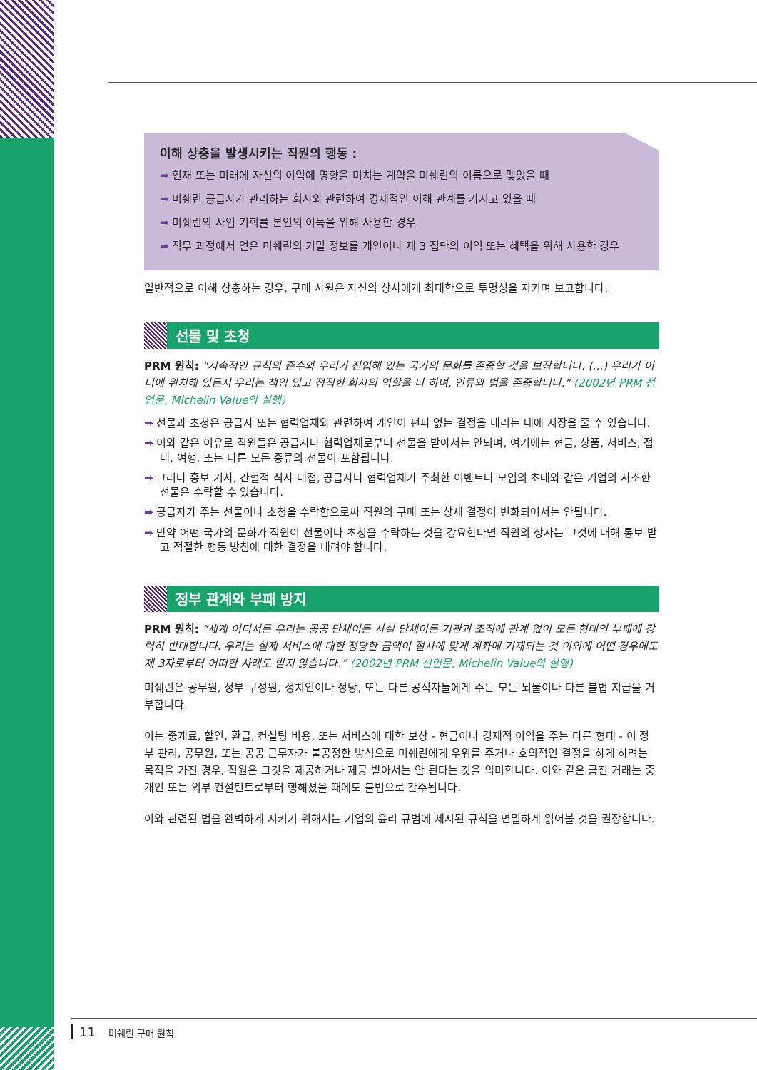이해 상충을 발생시키는 직원의 행동 :
➡ 현재 또는 미래에 자신의 이익에 영향을 미치는 계약을 미쉐린의 이름으로 맺었을 때
➡ 미쉐린 공급자가 관리하는 회사와 관련하여 경제적인 이해 관계를 가지고 있을 때
➡ 미쉐린의 사업 기회를 본인의 이득을 위해 사용한 경우
➡ 직무 과정에서 얻은 미쉐린의 기밀 정보를 개인이나 제 3 집단의 이익 또는 혜택을 위해 사용한 경우
일반적으로 이해 상충하는 경우, 구매 사원은 자신의 상사에게 최대한으로 투명성을 지키며 보고합니다.
선물 및 초청
PRM 원칙: “지속적인 규칙의 준수와 우리가 진입해 있는 국가의 문화를 존중할 것을 보장합니다. (…) 우리가 어디에 위치해 있든지 우리는 책임 있고 정직한 회사의 역할을 다 하며, 인류와 법을 존중합니다.” (2002년 PRM 선언문, Michelin Value의 실행)
➡ 선물과 초청은 공급자 또는 협력업체와 관련하여 개인이 편파 없는 결정을 내리는 데에 지장을 줄 수 있습니다.
➡ 이와 같은 이유로 직원들은 공급자나 협력업체로부터 선물을 받아서는 안되며, 여기에는 현금, 상품, 서비스, 접대, 여행, 또는 다른 모든 종류의 선물이 포함됩니다.
➡ 그러나 홍보 기사, 간헐적 식사 대접, 공급자나 협력업체가 주최한 이벤트나 모임의 초대와 같은 기업의 사소한 선물은 수락할 수 있습니다.
➡ 공급자가 주는 선물이나 초청을 수락함으로써 직원의 구매 또는 상세 결정이 변화되어서는 안됩니다.
➡ 만약 어떤 국가의 문화가 직원이 선물이나 초청을 수락하는 것을 강요한다면 직원의 상사는 그것에 대해 통보 받고 적절한 행동 방침에 대한 결정을 내려야 합니다.
정부 관계와 부패 방지
PRM 원칙: “세계 어디서든 우리는 공공 단체이든 사설 단체이든 기관과 조직에 관계 없이 모든 형태의 부패에 강력히 반대합니다. 우리는 실제 서비스에 대한 정당한 금액이 절차에 맞게 계좌에 기재되는 것 이외에 어떤 경우에도 제 3자로부터 어떠한 사례도 받지 않습니다.” (2002년 PRM 선언문, Michelin Value의 실행)
미쉐린은 공무원, 정부 구성원, 정치인이나 정당, 또는 다른 공직자들에게 주는 모든 뇌물이나 다른 불법 지급을 거부합니다.
이는 중개료, 할인, 환급, 컨설팅 비용, 또는 서비스에 대한 보상 - 현금이나 경제적 이익을 주는 다른 형태 - 이 정부 관리, 공무원, 또는 공공 근무자가 불공정한 방식으로 미쉐린에게 우위를 주거나 호의적인 결정을 하게 하려는 목적을 가진 경우, 직원은 그것을 제공하거나 제공 받아서는 안 된다는 것을 의미합니다. 이와 같은 금전 거래는 중개인 또는 외부 컨설턴트로부터 행해졌을 때에도 불법으로 간주됩니다.
이와 관련된 법을 완벽하게 지키기 위해서는 기업의 윤리 규범에 제시된 규칙을 면밀하게 읽어볼 것을 권장합니다.
11 미쉐린 구매 원칙